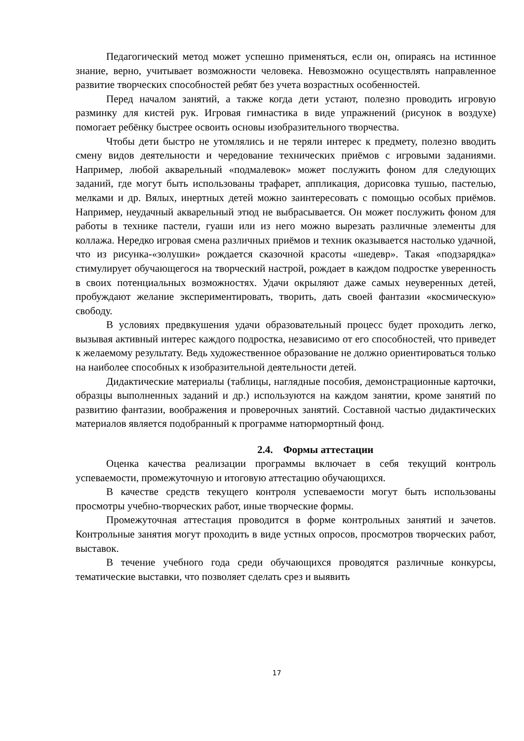Педагогический метод может успешно применяться, если он, опираясь на истинное знание, верно, учитывает возможности человека. Невозможно осуществлять направленное развитие творческих способностей ребят без учета возрастных особенностей.
Перед началом занятий, а также когда дети устают, полезно проводить игровую разминку для кистей рук. Игровая гимнастика в виде упражнений (рисунок в воздухе) помогает ребёнку быстрее освоить основы изобразительного творчества.
Чтобы дети быстро не утомлялись и не теряли интерес к предмету, полезно вводить смену видов деятельности и чередование технических приёмов с игровыми заданиями. Например, любой акварельный «подмалевок» может послужить фоном для следующих заданий, где могут быть использованы трафарет, аппликация, дорисовка тушью, пастелью, мелками и др. Вялых, инертных детей можно заинтересовать с помощью особых приёмов. Например, неудачный акварельный этюд не выбрасывается. Он может послужить фоном для работы в технике пастели, гуаши или из него можно вырезать различные элементы для коллажа. Нередко игровая смена различных приёмов и техник оказывается настолько удачной, что из рисунка-«золушки» рождается сказочной красоты «шедевр». Такая «подзарядка» стимулирует обучающегося на творческий настрой, рождает в каждом подростке уверенность в своих потенциальных возможностях. Удачи окрыляют даже самых неуверенных детей, пробуждают желание экспериментировать, творить, дать своей фантазии «космическую» свободу.
В условиях предвкушения удачи образовательный процесс будет проходить легко, вызывая активный интерес каждого подростка, независимо от его способностей, что приведет к желаемому результату. Ведь художественное образование не должно ориентироваться только на наиболее способных к изобразительной деятельности детей.
Дидактические материалы (таблицы, наглядные пособия, демонстрационные карточки, образцы выполненных заданий и др.) используются на каждом занятии, кроме занятий по развитию фантазии, воображения и проверочных занятий. Составной частью дидактических материалов является подобранный к программе натюрмортный фонд.
2.4. Формы аттестации
Оценка качества реализации программы включает в себя текущий контроль успеваемости, промежуточную и итоговую аттестацию обучающихся.
В качестве средств текущего контроля успеваемости могут быть использованы просмотры учебно-творческих работ, иные творческие формы.
Промежуточная аттестация проводится в форме контрольных занятий и зачетов. Контрольные занятия могут проходить в виде устных опросов, просмотров творческих работ, выставок.
В течение учебного года среди обучающихся проводятся различные конкурсы, тематические выставки, что позволяет сделать срез и выявить
17